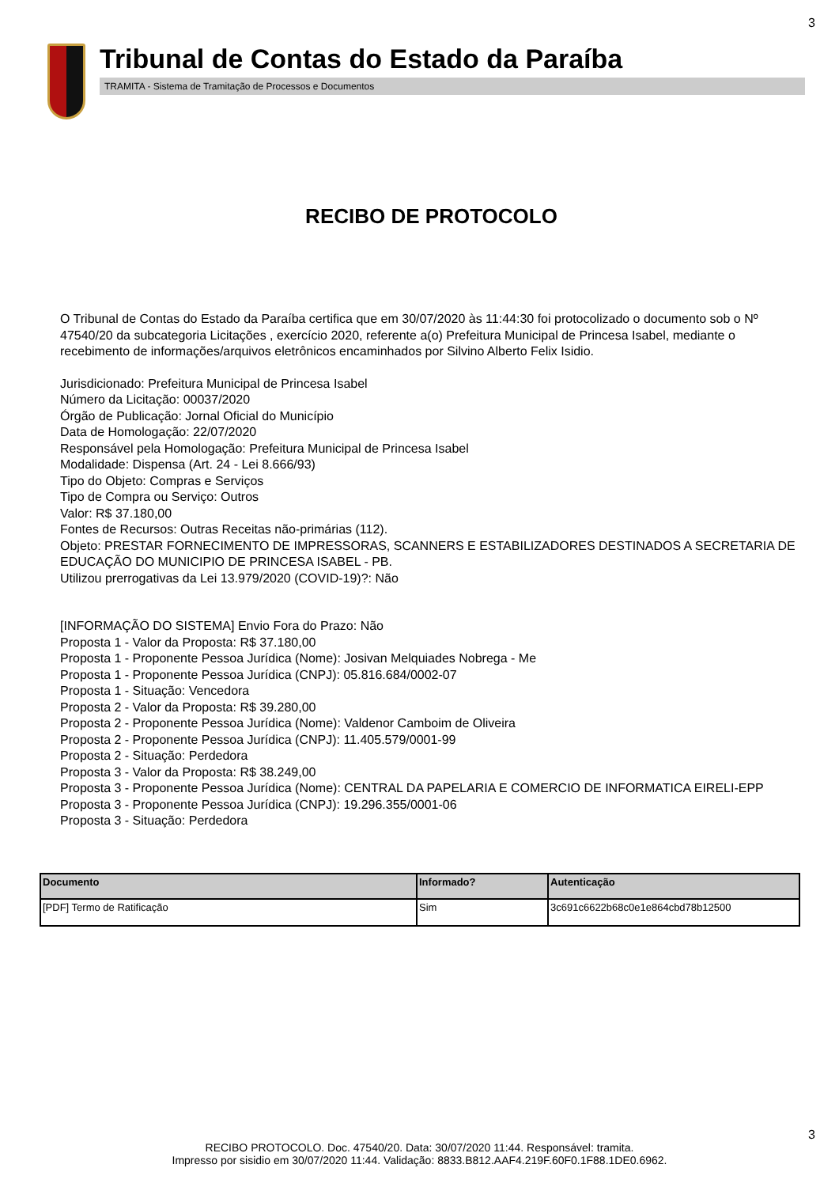3
Tribunal de Contas do Estado da Paraíba
TRAMITA - Sistema de Tramitação de Processos e Documentos
RECIBO DE PROTOCOLO
O Tribunal de Contas do Estado da Paraíba certifica que em 30/07/2020 às 11:44:30 foi protocolizado o documento sob o Nº 47540/20 da subcategoria Licitações , exercício 2020, referente a(o) Prefeitura Municipal de Princesa Isabel, mediante o recebimento de informações/arquivos eletrônicos encaminhados por Silvino Alberto Felix Isidio.
Jurisdicionado: Prefeitura Municipal de Princesa Isabel
Número da Licitação: 00037/2020
Órgão de Publicação: Jornal Oficial do Município
Data de Homologação: 22/07/2020
Responsável pela Homologação: Prefeitura Municipal de Princesa Isabel
Modalidade: Dispensa (Art. 24 - Lei 8.666/93)
Tipo do Objeto: Compras e Serviços
Tipo de Compra ou Serviço: Outros
Valor: R$ 37.180,00
Fontes de Recursos: Outras Receitas não-primárias (112).
Objeto: PRESTAR FORNECIMENTO DE IMPRESSORAS, SCANNERS E ESTABILIZADORES DESTINADOS A SECRETARIA DE EDUCAÇÃO DO MUNICIPIO DE PRINCESA ISABEL - PB.
Utilizou prerrogativas da Lei 13.979/2020 (COVID-19)?: Não
[INFORMAÇÃO DO SISTEMA] Envio Fora do Prazo: Não
Proposta 1 - Valor da Proposta: R$ 37.180,00
Proposta 1 - Proponente Pessoa Jurídica (Nome): Josivan Melquiades Nobrega - Me
Proposta 1 - Proponente Pessoa Jurídica (CNPJ): 05.816.684/0002-07
Proposta 1 - Situação: Vencedora
Proposta 2 - Valor da Proposta: R$ 39.280,00
Proposta 2 - Proponente Pessoa Jurídica (Nome): Valdenor Camboim de Oliveira
Proposta 2 - Proponente Pessoa Jurídica (CNPJ): 11.405.579/0001-99
Proposta 2 - Situação: Perdedora
Proposta 3 - Valor da Proposta: R$ 38.249,00
Proposta 3 - Proponente Pessoa Jurídica (Nome): CENTRAL DA PAPELARIA E COMERCIO DE INFORMATICA EIRELI-EPP
Proposta 3 - Proponente Pessoa Jurídica (CNPJ): 19.296.355/0001-06
Proposta 3 - Situação: Perdedora
| Documento | Informado? | Autenticação |
| --- | --- | --- |
| [PDF] Termo de Ratificação | Sim | 3c691c6622b68c0e1e864cbd78b12500 |
3
RECIBO PROTOCOLO. Doc. 47540/20. Data: 30/07/2020 11:44. Responsável: tramita.
Impresso por sisidio em 30/07/2020 11:44. Validação: 8833.B812.AAF4.219F.60F0.1F88.1DE0.6962.